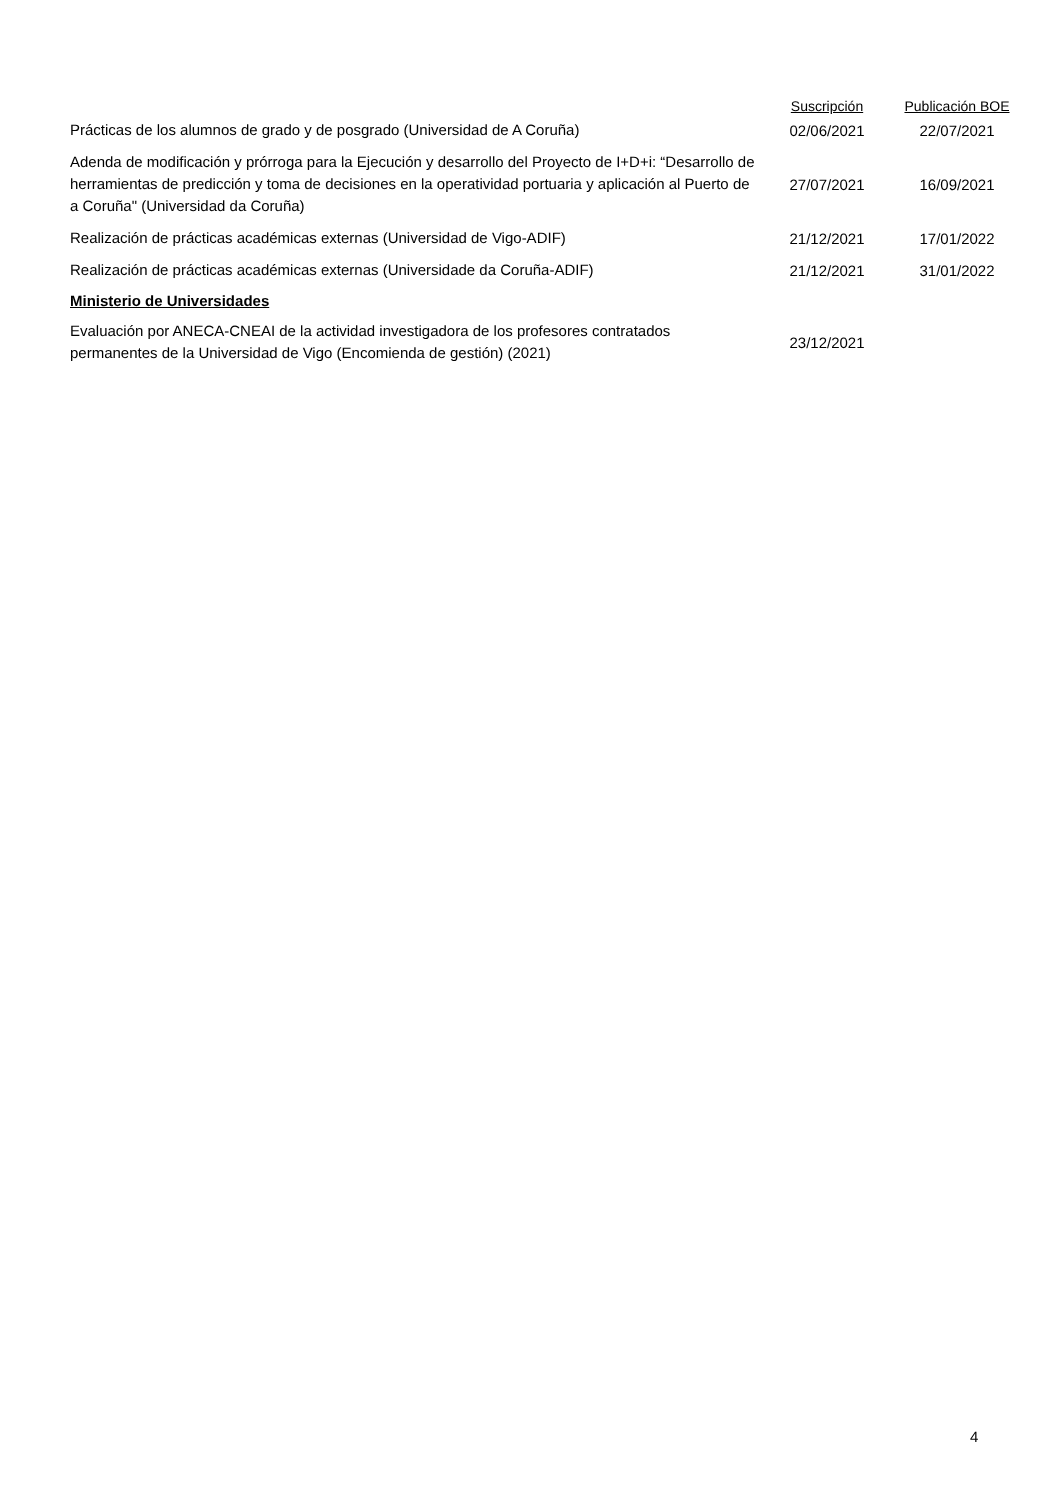| | Suscripción | Publicación BOE |
| --- | --- | --- |
| Prácticas de los alumnos de grado y de posgrado (Universidad de A Coruña) | 02/06/2021 | 22/07/2021 |
| Adenda de modificación y prórroga para la Ejecución y desarrollo del Proyecto de I+D+i: “Desarrollo de herramientas de predicción y toma de decisiones en la operatividad portuaria y aplicación al Puerto de a Coruña" (Universidad da Coruña) | 27/07/2021 | 16/09/2021 |
| Realización de prácticas académicas externas (Universidad de Vigo-ADIF) | 21/12/2021 | 17/01/2022 |
| Realización de prácticas académicas externas (Universidade da Coruña-ADIF) | 21/12/2021 | 31/01/2022 |
| Ministerio de Universidades | | |
| Evaluación por ANECA-CNEAI de la actividad investigadora de los profesores contratados permanentes de la Universidad de Vigo (Encomienda de gestión) (2021) | 23/12/2021 | |
4